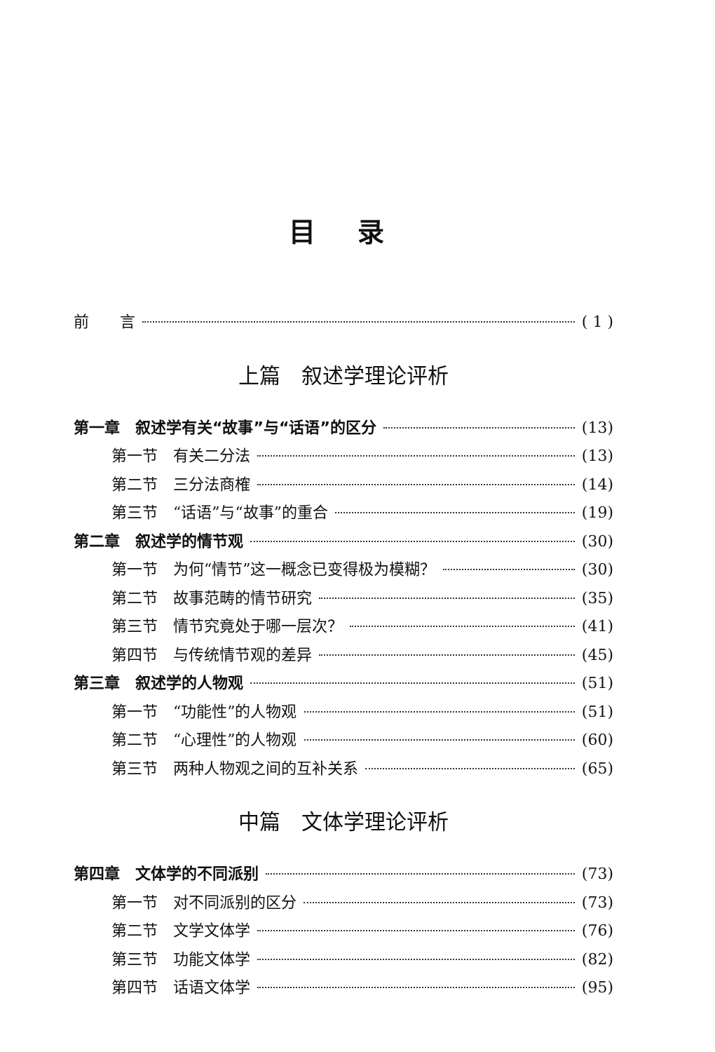目录
前　　言 ( 1 )
上篇　叙述学理论评析
第一章　叙述学有关“故事”与“话语”的区分 (13)
第一节　有关二分法 (13)
第二节　三分法商榷 (14)
第三节　“话语”与“故事”的重合 (19)
第二章　叙述学的情节观 (30)
第一节　为何“情节”这一概念已变得极为模糊？ (30)
第二节　故事范畴的情节研究 (35)
第三节　情节究竟处于哪一层次？ (41)
第四节　与传统情节观的差异 (45)
第三章　叙述学的人物观 (51)
第一节　“功能性”的人物观 (51)
第二节　“心理性”的人物观 (60)
第三节　两种人物观之间的互补关系 (65)
中篇　文体学理论评析
第四章　文体学的不同派别 (73)
第一节　对不同派别的区分 (73)
第二节　文学文体学 (76)
第三节　功能文体学 (82)
第四节　话语文体学 (95)